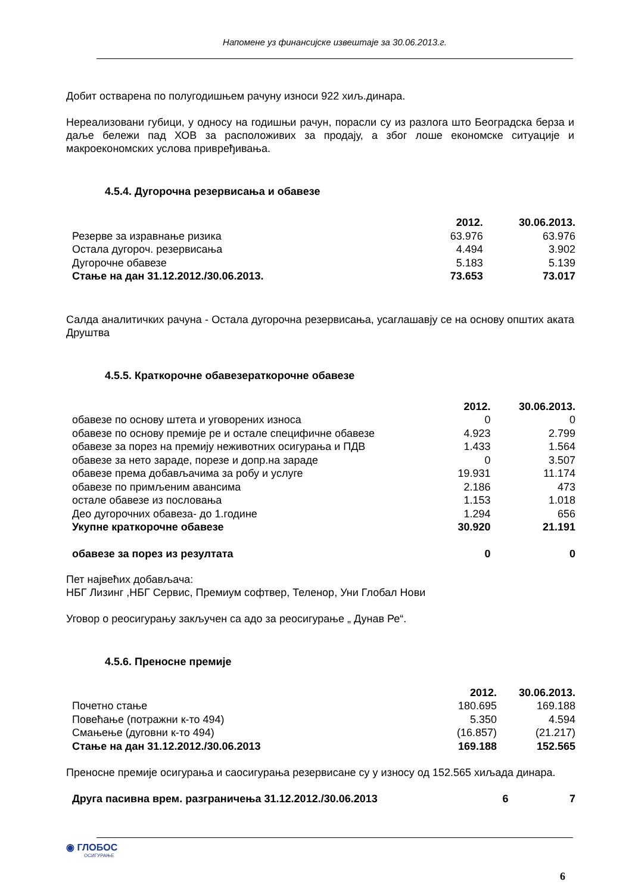Напомене уз финансијске извештаје за 30.06.2013.г.
Добит остварена по полугодишњем рачуну износи 922 хиљ.динара.
Нереализовани губици, у односу на годишњи рачун, порасли су из разлога што Београдска берза и даље бележи пад ХОВ за расположивих за продају, а због лоше економске ситуације и макроекономских услова привређивања.
4.5.4. Дугорочна резервисања и обавезе
| | 2012. | 30.06.2013. |
| --- | --- | --- |
| Резерве за изравнање ризика | 63.976 | 63.976 |
| Остала дугороч. резервисања | 4.494 | 3.902 |
| Дугорочне обавезе | 5.183 | 5.139 |
| Стање на дан 31.12.2012./30.06.2013. | 73.653 | 73.017 |
Салда аналитичких рачуна - Остала дугорочна резервисања, усаглашавју се на основу општих аката Друштва
4.5.5. Краткорочне обавезераткорочне обавезе
| | 2012. | 30.06.2013. |
| --- | --- | --- |
| обавезе по основу штета и уговорених износа | 0 | 0 |
| обавезе по основу премије ре и остале специфичне обавезе | 4.923 | 2.799 |
| обавезе за порез на премију неживотних осигурања и ПДВ | 1.433 | 1.564 |
| обавезе за нето зараде, порезе и допр.на зараде | 0 | 3.507 |
| обавезе према добављачима за робу и услуге | 19.931 | 11.174 |
| обавезе по примљеним авансима | 2.186 | 473 |
| остале обавезе из пословања | 1.153 | 1.018 |
| Део дугорочних обавеза- до 1.године | 1.294 | 656 |
| Укупне краткорочне обавезе | 30.920 | 21.191 |
| обавезе за порез из резултата | 0 | 0 |
Пет највећих добављача:
НБГ Лизинг ,НБГ Сервис, Премиум софтвер, Теленор, Уни Глобал Нови
Уговор о реосигурању закључен са адо за реосигурање „ Дунав Ре“.
4.5.6. Преносне премије
| | 2012. | 30.06.2013. |
| --- | --- | --- |
| Почетно стање | 180.695 | 169.188 |
| Повећање (потражни к-то 494) | 5.350 | 4.594 |
| Смањење (дуговни к-то 494) | (16.857) | (21.217) |
| Стање на дан 31.12.2012./30.06.2013 | 169.188 | 152.565 |
Преносне премије осигурања и саосигурања резервисане су у износу од 152.565 хиљада динара.
| Друга пасивна врем. разграничења 31.12.2012./30.06.2013 | 6 | 7 |
◉ ГЛОБОС
ОСИГУРАЊЕ
6